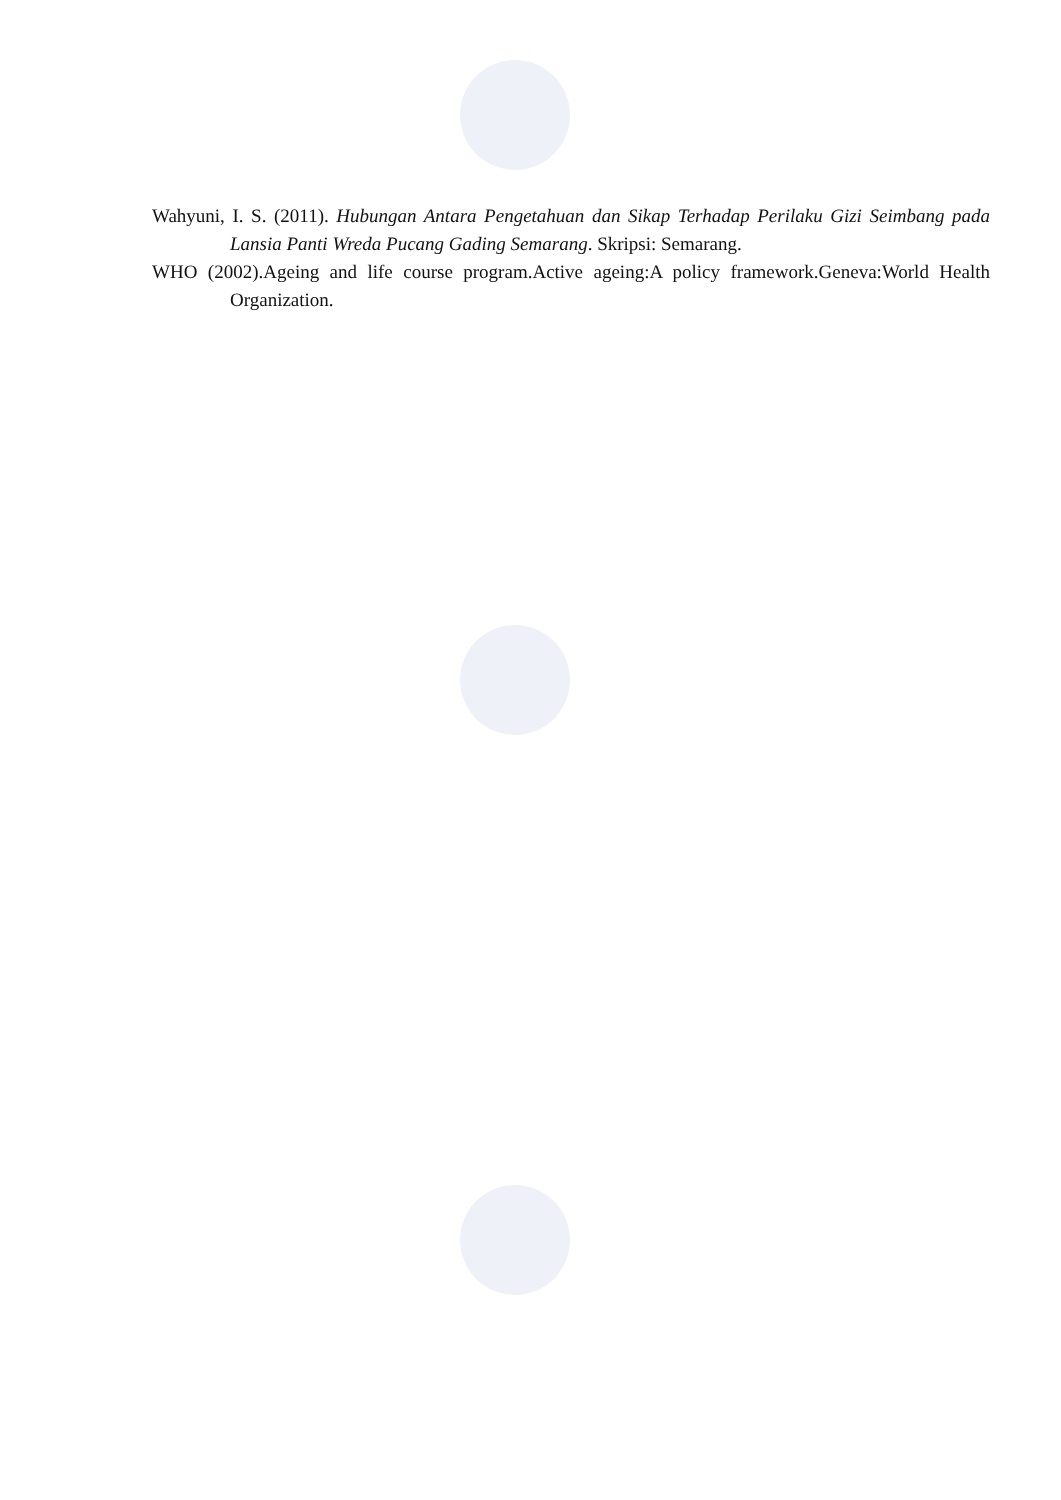Wahyuni, I. S. (2011). Hubungan Antara Pengetahuan dan Sikap Terhadap Perilaku Gizi Seimbang pada Lansia Panti Wreda Pucang Gading Semarang. Skripsi: Semarang.
WHO (2002).Ageing and life course program.Active ageing:A policy framework.Geneva:World Health Organization.